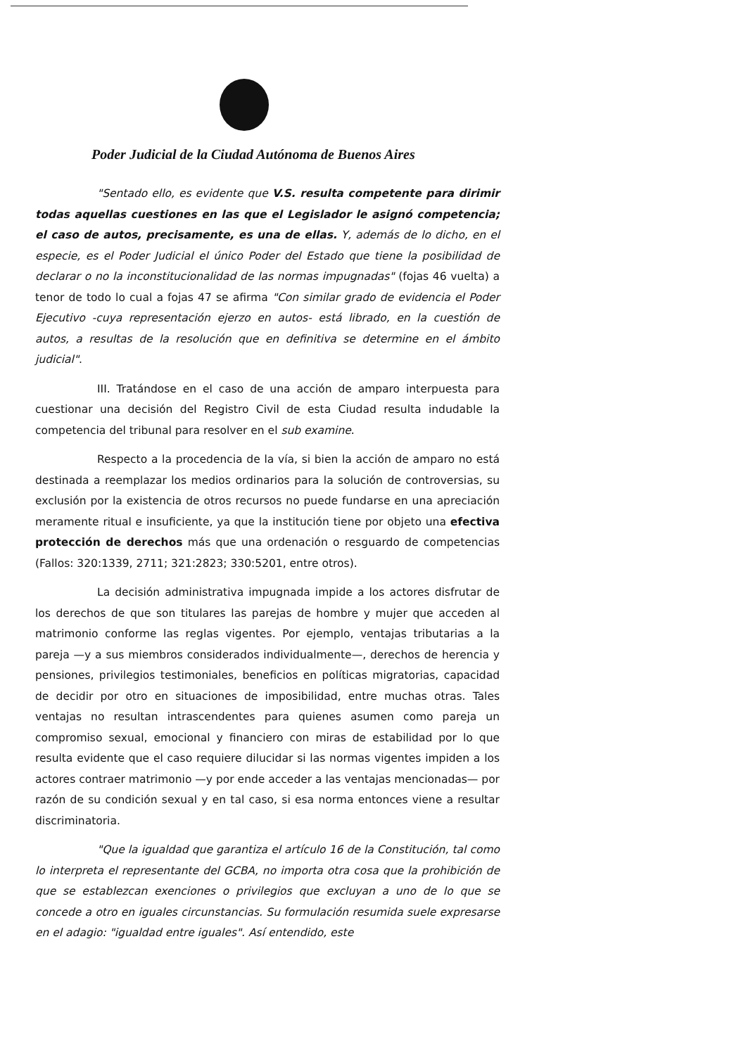Poder Judicial de la Ciudad Autónoma de Buenos Aires
"Sentado ello, es evidente que V.S. resulta competente para dirimir todas aquellas cuestiones en las que el Legislador le asignó competencia; el caso de autos, precisamente, es una de ellas. Y, además de lo dicho, en el especie, es el Poder Judicial el único Poder del Estado que tiene la posibilidad de declarar o no la inconstitucionalidad de las normas impugnadas" (fojas 46 vuelta) a tenor de todo lo cual a fojas 47 se afirma "Con similar grado de evidencia el Poder Ejecutivo -cuya representación ejerzo en autos- está librado, en la cuestión de autos, a resultas de la resolución que en definitiva se determine en el ámbito judicial".
III. Tratándose en el caso de una acción de amparo interpuesta para cuestionar una decisión del Registro Civil de esta Ciudad resulta indudable la competencia del tribunal para resolver en el sub examine.
Respecto a la procedencia de la vía, si bien la acción de amparo no está destinada a reemplazar los medios ordinarios para la solución de controversias, su exclusión por la existencia de otros recursos no puede fundarse en una apreciación meramente ritual e insuficiente, ya que la institución tiene por objeto una efectiva protección de derechos más que una ordenación o resguardo de competencias (Fallos: 320:1339, 2711; 321:2823; 330:5201, entre otros).
La decisión administrativa impugnada impide a los actores disfrutar de los derechos de que son titulares las parejas de hombre y mujer que acceden al matrimonio conforme las reglas vigentes. Por ejemplo, ventajas tributarias a la pareja —y a sus miembros considerados individualmente—, derechos de herencia y pensiones, privilegios testimoniales, beneficios en políticas migratorias, capacidad de decidir por otro en situaciones de imposibilidad, entre muchas otras. Tales ventajas no resultan intrascendentes para quienes asumen como pareja un compromiso sexual, emocional y financiero con miras de estabilidad por lo que resulta evidente que el caso requiere dilucidar si las normas vigentes impiden a los actores contraer matrimonio —y por ende acceder a las ventajas mencionadas— por razón de su condición sexual y en tal caso, si esa norma entonces viene a resultar discriminatoria.
"Que la igualdad que garantiza el artículo 16 de la Constitución, tal como lo interpreta el representante del GCBA, no importa otra cosa que la prohibición de que se establezcan exenciones o privilegios que excluyan a uno de lo que se concede a otro en iguales circunstancias. Su formulación resumida suele expresarse en el adagio: "igualdad entre iguales". Así entendido, este